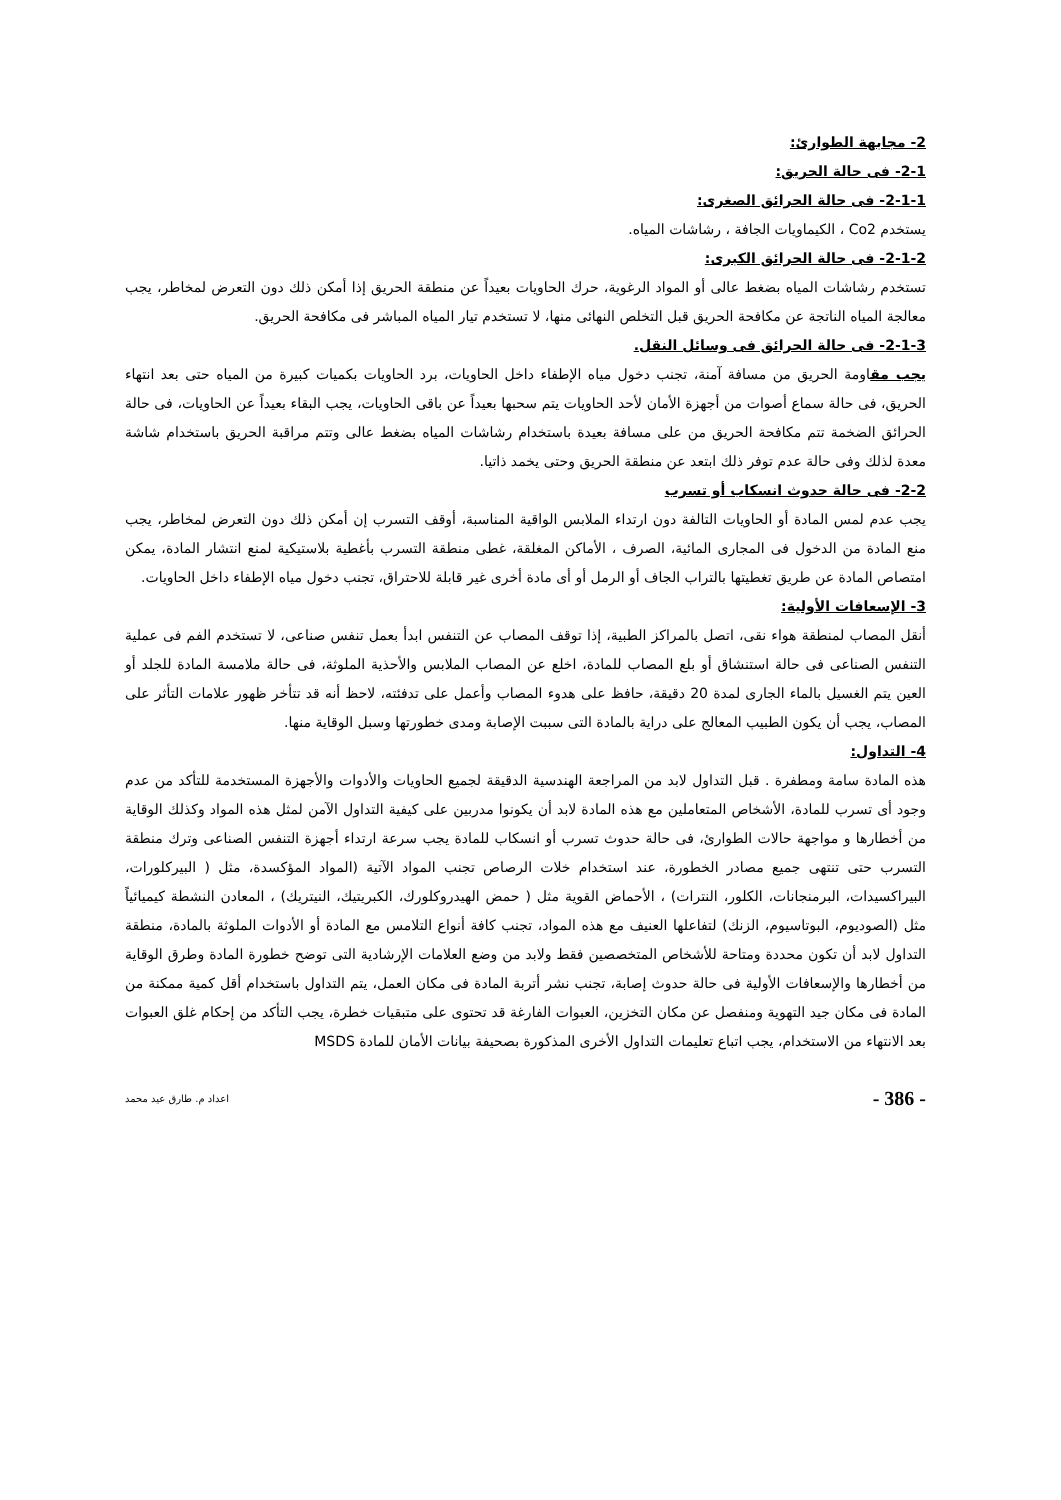2- مجابهة الطوارئ:
2-1- فى حالة الحريق:
2-1-1- فى حالة الحرائق الصغرى:
يستخدم Co2 ، الكيماويات الجافة ، رشاشات المياه.
2-1-2- فى حالة الحرائق الكبرى:
تستخدم رشاشات المياه بضغط عالى أو المواد الرغوية، حرك الحاويات بعيداً عن منطقة الحريق إذا أمكن ذلك دون التعرض لمخاطر، يجب معالجة المياه الناتجة عن مكافحة الحريق قبل التخلص النهائى منها، لا تستخدم تيار المياه المباشر فى مكافحة الحريق.
2-1-3- فى حالة الحرائق فى وسائل النقل.
يجب مقاومة الحريق من مسافة آمنة، تجنب دخول مياه الإطفاء داخل الحاويات، برد الحاويات بكميات كبيرة من المياه حتى بعد انتهاء الحريق، فى حالة سماع أصوات من أجهزة الأمان لأحد الحاويات يتم سحبها بعيداً عن باقى الحاويات، يجب البقاء بعيداً عن الحاويات، فى حالة الحرائق الضخمة تتم مكافحة الحريق من على مسافة بعيدة باستخدام رشاشات المياه بضغط عالى وتتم مراقبة الحريق باستخدام شاشة معدة لذلك وفى حالة عدم توفر ذلك ابتعد عن منطقة الحريق وحتى يخمد ذاتيا.
2-2- فى حالة حدوث انسكاب أو تسرب
يجب عدم لمس المادة أو الحاويات التالفة دون ارتداء الملابس الواقية المناسبة، أوقف التسرب إن أمكن ذلك دون التعرض لمخاطر، يجب منع المادة من الدخول فى المجارى المائية، الصرف ، الأماكن المغلقة، غطى منطقة التسرب بأغطية بلاستيكية لمنع انتشار المادة، يمكن امتصاص المادة عن طريق تغطيتها بالتراب الجاف أو الرمل أو أى مادة أخرى غير قابلة للاحتراق، تجنب دخول مياه الإطفاء داخل الحاويات.
3- الإسعافات الأولية:
أنقل المصاب لمنطقة هواء نقى، اتصل بالمراكز الطبية، إذا توقف المصاب عن التنفس ابدأ بعمل تنفس صناعى، لا تستخدم الفم فى عملية التنفس الصناعى فى حالة استنشاق أو بلع المصاب للمادة، اخلع عن المصاب الملابس والأحذية الملوثة، فى حالة ملامسة المادة للجلد أو العين يتم الغسيل بالماء الجارى لمدة 20 دقيقة، حافظ على هدوء المصاب وأعمل على تدفئته، لاحظ أنه قد تتأخر ظهور علامات التأثر على المصاب، يجب أن يكون الطبيب المعالج على دراية بالمادة التى سببت الإصابة ومدى خطورتها وسبل الوقاية منها.
4- التداول:
هذه المادة سامة ومطفرة . قبل التداول لابد من المراجعة الهندسية الدقيقة لجميع الحاويات والأدوات والأجهزة المستخدمة للتأكد من عدم وجود أى تسرب للمادة، الأشخاص المتعاملين مع هذه المادة لابد أن يكونوا مدربين على كيفية التداول الآمن لمثل هذه المواد وكذلك الوقاية من أخطارها و مواجهة حالات الطوارئ، فى حالة حدوث تسرب أو انسكاب للمادة يجب سرعة ارتداء أجهزة التنفس الصناعى وترك منطقة التسرب حتى تنتهى جميع مصادر الخطورة، عند استخدام خلات الرصاص تجنب المواد الآتية (المواد المؤكسدة، مثل ( البيركلورات، البيراكسيدات، البرمنجانات، الكلور، النترات) ، الأحماض القوية مثل ( حمض الهيدروكلورك، الكبريتيك، النيتريك) ، المعادن النشطة كيميائياً مثل (الصوديوم، البوتاسيوم، الزنك) لتفاعلها العنيف مع هذه المواد، تجنب كافة أنواع التلامس مع المادة أو الأدوات الملوثة بالمادة، منطقة التداول لابد أن تكون محددة ومتاحة للأشخاص المتخصصين فقط ولابد من وضع العلامات الإرشادية التى توضح خطورة المادة وطرق الوقاية من أخطارها والإسعافات الأولية فى حالة حدوث إصابة، تجنب نشر أتربة المادة فى مكان العمل، يتم التداول باستخدام أقل كمية ممكنة من المادة فى مكان جيد التهوية ومنفصل عن مكان التخزين، العبوات الفارغة قد تحتوى على متبقيات خطرة، يجب التأكد من إحكام غلق العبوات بعد الانتهاء من الاستخدام، يجب اتباع تعليمات التداول الأخرى المذكورة بصحيفة بيانات الأمان للمادة MSDS
- 386 - اعداد م. طارق عيد محمد